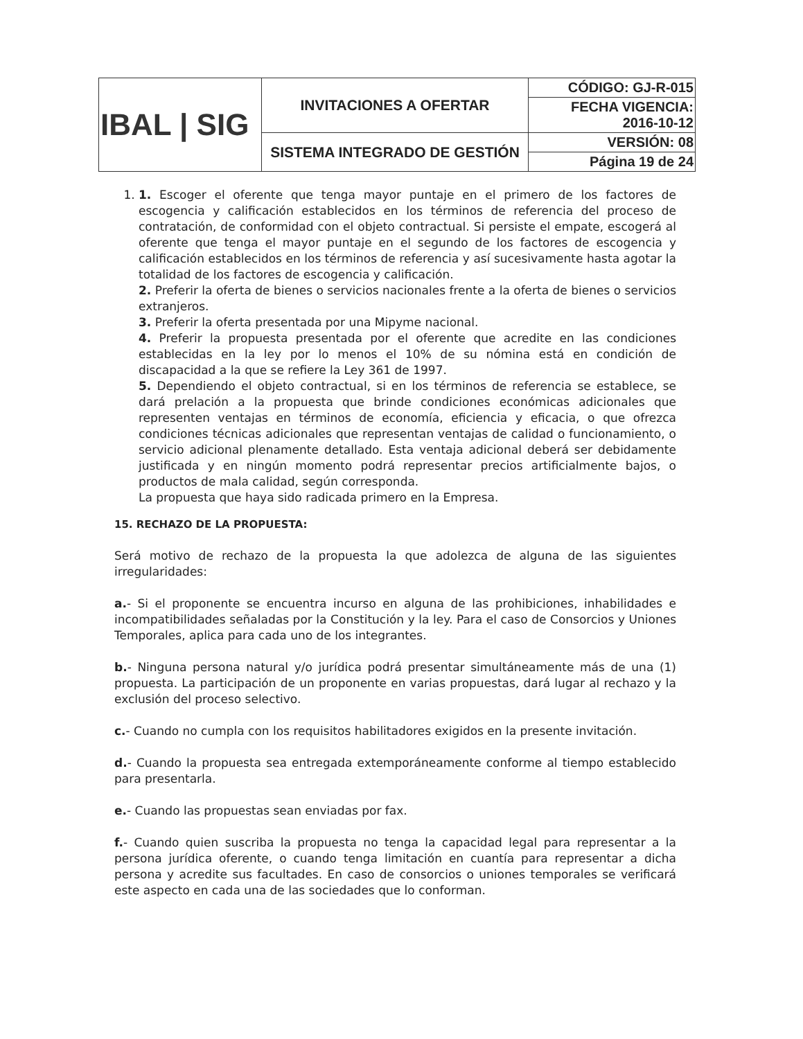| IBAL / SIG | INVITACIONES A OFERTAR | CÓDIGO: GJ-R-015 |
| | | FECHA VIGENCIA: 2016-10-12 |
| | SISTEMA INTEGRADO DE GESTIÓN | VERSIÓN: 08 |
| | | Página 19 de 24 |
1. 1. Escoger el oferente que tenga mayor puntaje en el primero de los factores de escogencia y calificación establecidos en los términos de referencia del proceso de contratación, de conformidad con el objeto contractual. Si persiste el empate, escogerá al oferente que tenga el mayor puntaje en el segundo de los factores de escogencia y calificación establecidos en los términos de referencia y así sucesivamente hasta agotar la totalidad de los factores de escogencia y calificación.
2. Preferir la oferta de bienes o servicios nacionales frente a la oferta de bienes o servicios extranjeros.
3. Preferir la oferta presentada por una Mipyme nacional.
4. Preferir la propuesta presentada por el oferente que acredite en las condiciones establecidas en la ley por lo menos el 10% de su nómina está en condición de discapacidad a la que se refiere la Ley 361 de 1997.
5. Dependiendo el objeto contractual, si en los términos de referencia se establece, se dará prelación a la propuesta que brinde condiciones económicas adicionales que representen ventajas en términos de economía, eficiencia y eficacia, o que ofrezca condiciones técnicas adicionales que representan ventajas de calidad o funcionamiento, o servicio adicional plenamente detallado. Esta ventaja adicional deberá ser debidamente justificada y en ningún momento podrá representar precios artificialmente bajos, o productos de mala calidad, según corresponda.
La propuesta que haya sido radicada primero en la Empresa.
15. RECHAZO DE LA PROPUESTA:
Será motivo de rechazo de la propuesta la que adolezca de alguna de las siguientes irregularidades:
a.- Si el proponente se encuentra incurso en alguna de las prohibiciones, inhabilidades e incompatibilidades señaladas por la Constitución y la ley. Para el caso de Consorcios y Uniones Temporales, aplica para cada uno de los integrantes.
b.- Ninguna persona natural y/o jurídica podrá presentar simultáneamente más de una (1) propuesta. La participación de un proponente en varias propuestas, dará lugar al rechazo y la exclusión del proceso selectivo.
c.- Cuando no cumpla con los requisitos habilitadores exigidos en la presente invitación.
d.- Cuando la propuesta sea entregada extemporáneamente conforme al tiempo establecido para presentarla.
e.- Cuando las propuestas sean enviadas por fax.
f.- Cuando quien suscriba la propuesta no tenga la capacidad legal para representar a la persona jurídica oferente, o cuando tenga limitación en cuantía para representar a dicha persona y acredite sus facultades. En caso de consorcios o uniones temporales se verificará este aspecto en cada una de las sociedades que lo conforman.